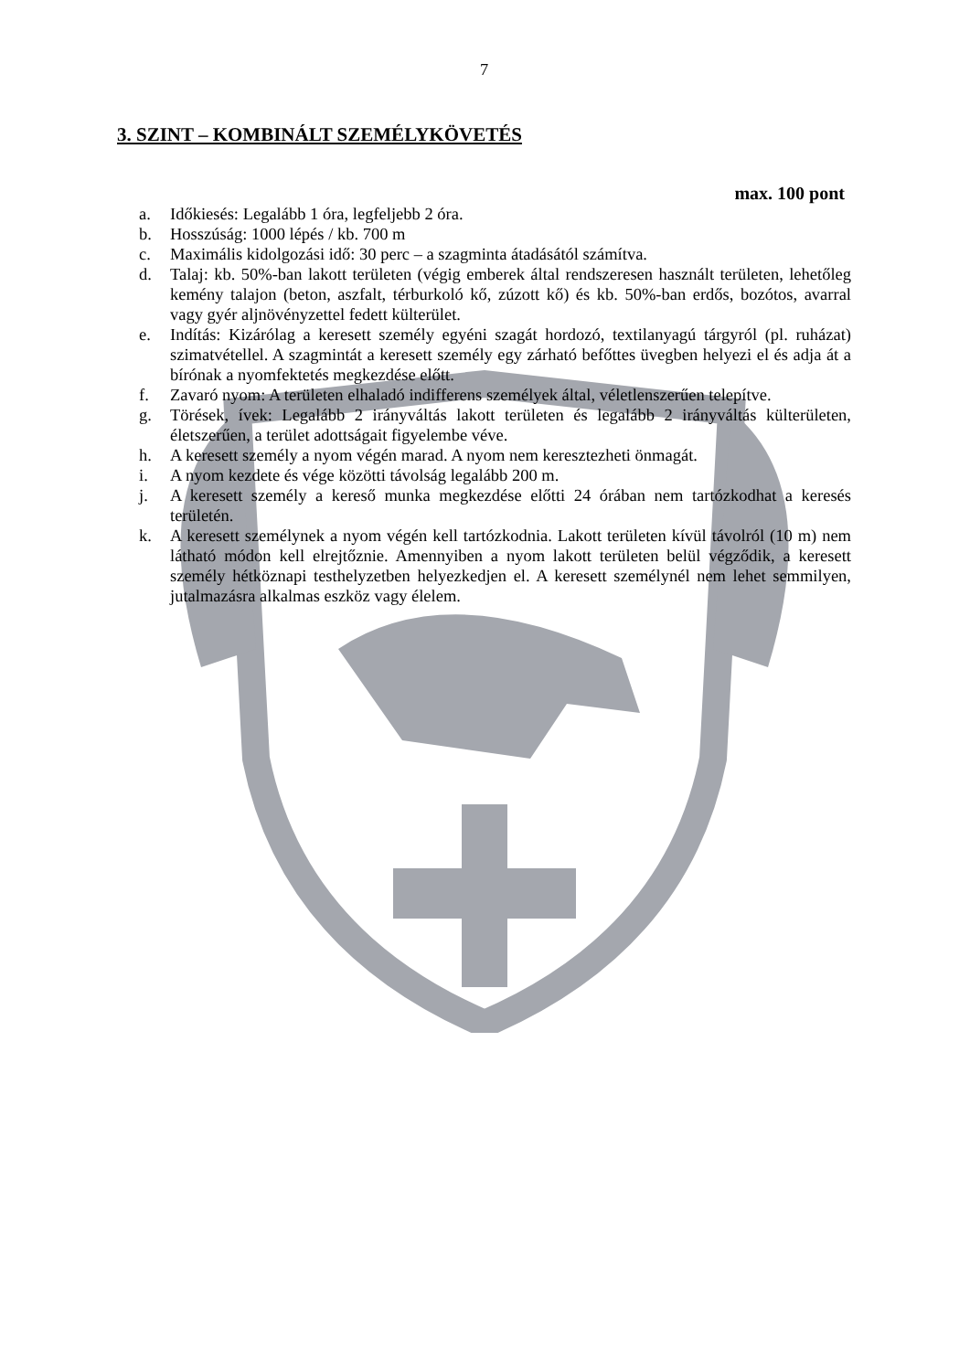7
3. SZINT – KOMBINÁLT SZEMÉLYKÖVETÉS
max. 100 pont
a. Időkiesés: Legalább 1 óra, legfeljebb 2 óra.
b. Hosszúság: 1000 lépés / kb. 700 m
c. Maximális kidolgozási idő: 30 perc – a szagminta átadásától számítva.
d. Talaj: kb. 50%-ban lakott területen (végig emberek által rendszeresen használt területen, lehetőleg kemény talajon (beton, aszfalt, térburkoló kő, zúzott kő) és kb. 50%-ban erdős, bozótos, avarral vagy gyér aljnövényzettel fedett külterület.
e. Indítás: Kizárólag a keresett személy egyéni szagát hordozó, textilanyagú tárgyról (pl. ruházat) szimatvétellel. A szagmintát a keresett személy egy zárható befőttes üvegben helyezi el és adja át a bírónak a nyomfektetés megkezdése előtt.
f. Zavaró nyom: A területen elhaladó indifferens személyek által, véletlenszerűen telepítve.
g. Törések, ívek: Legalább 2 irányváltás lakott területen és legalább 2 irányváltás külterületen, életszerűen, a terület adottságait figyelembe véve.
h. A keresett személy a nyom végén marad. A nyom nem keresztezheti önmagát.
i. A nyom kezdete és vége közötti távolság legalább 200 m.
j. A keresett személy a kereső munka megkezdése előtti 24 órában nem tartózkodhat a keresés területén.
k. A keresett személynek a nyom végén kell tartózkodnia. Lakott területen kívül távolról (10 m) nem látható módon kell elrejtőznie. Amennyiben a nyom lakott területen belül végződik, a keresett személy hétköznapi testhelyzetben helyezkedjen el. A keresett személynél nem lehet semmilyen, jutalmazásra alkalmas eszköz vagy élelem.